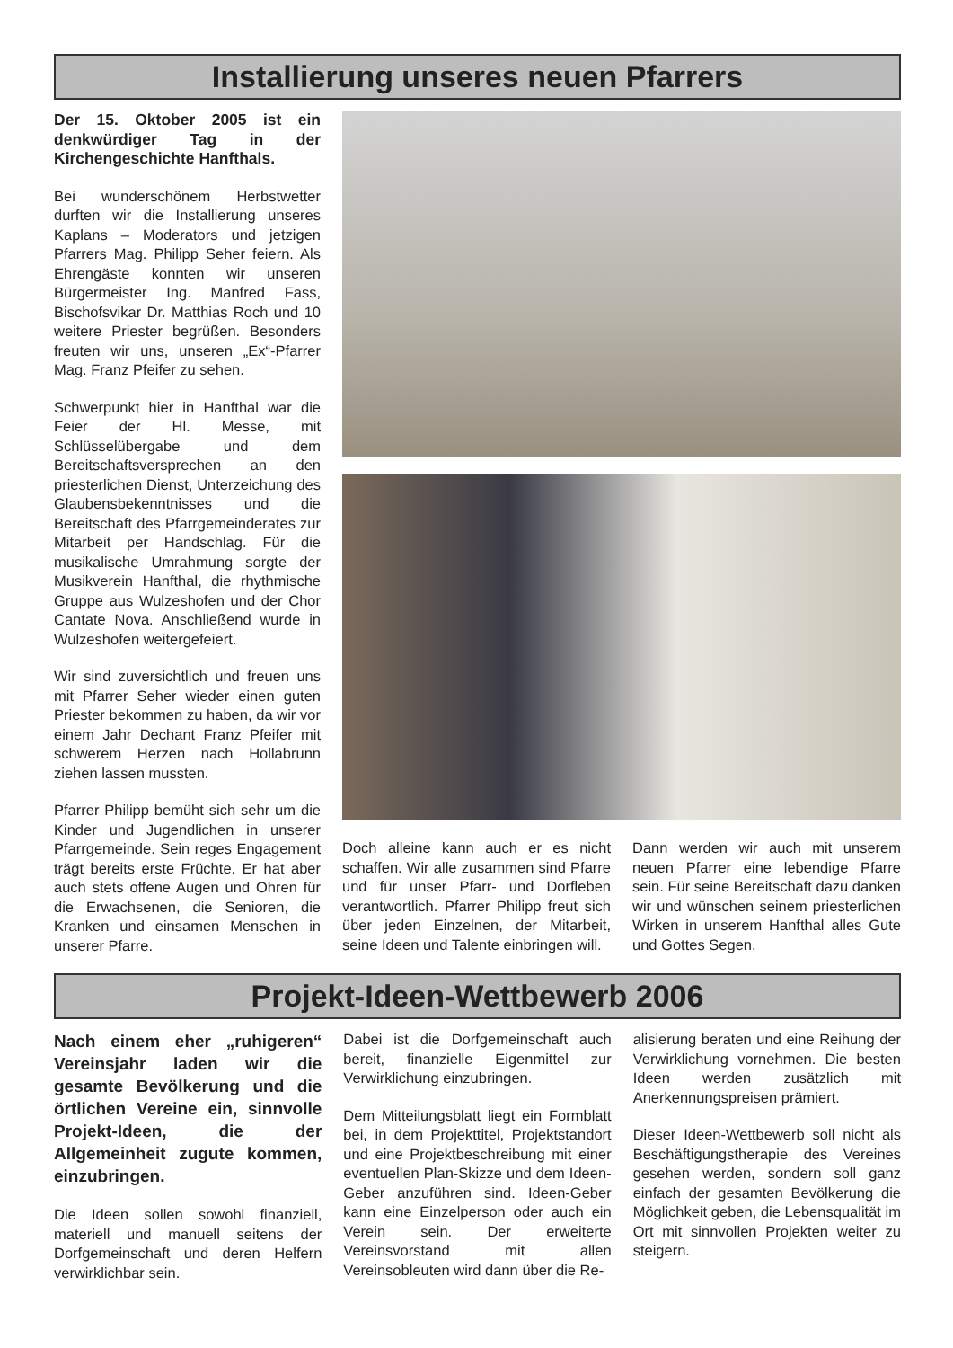Installierung unseres neuen Pfarrers
Der 15. Oktober 2005 ist ein denkwürdiger Tag in der Kirchengeschichte Hanfthals.
Bei wunderschönem Herbstwetter durften wir die Installierung unseres Kaplans – Moderators und jetzigen Pfarrers Mag. Philipp Seher feiern. Als Ehrengäste konnten wir unseren Bürgermeister Ing. Manfred Fass, Bischofsvikar Dr. Matthias Roch und 10 weitere Priester begrüßen. Besonders freuten wir uns, unseren „Ex“-Pfarrer Mag. Franz Pfeifer zu sehen.
Schwerpunkt hier in Hanfthal war die Feier der Hl. Messe, mit Schlüsselübergabe und dem Bereitschaftsversprechen an den priesterlichen Dienst, Unterzeichung des Glaubensbekenntnisses und die Bereitschaft des Pfarrgemeinderates zur Mitarbeit per Handschlag. Für die musikalische Umrahmung sorgte der Musikverein Hanfthal, die rhythmische Gruppe aus Wulzeshofen und der Chor Cantate Nova. Anschließend wurde in Wulzeshofen weitergefeiert.
Wir sind zuversichtlich und freuen uns mit Pfarrer Seher wieder einen guten Priester bekommen zu haben, da wir vor einem Jahr Dechant Franz Pfeifer mit schwerem Herzen nach Hollabrunn ziehen lassen mussten.
Pfarrer Philipp bemüht sich sehr um die Kinder und Jugendlichen in unserer Pfarrgemeinde. Sein reges Engagement trägt bereits erste Früchte. Er hat aber auch stets offene Augen und Ohren für die Erwachsenen, die Senioren, die Kranken und einsamen Menschen in unserer Pfarre.
Doch alleine kann auch er es nicht schaffen. Wir alle zusammen sind Pfarre und für unser Pfarr- und Dorfleben verantwortlich. Pfarrer Philipp freut sich über jeden Einzelnen, der Mitarbeit, seine Ideen und Talente einbringen will.
Dann werden wir auch mit unserem neuen Pfarrer eine lebendige Pfarre sein. Für seine Bereitschaft dazu danken wir und wünschen seinem priesterlichen Wirken in unserem Hanfthal alles Gute und Gottes Segen.
Projekt-Ideen-Wettbewerb 2006
Nach einem eher „ruhigeren“ Vereinsjahr laden wir die gesamte Bevölkerung und die örtlichen Vereine ein, sinnvolle Projekt-Ideen, die der Allgemeinheit zugute kommen, einzubringen.
Die Ideen sollen sowohl finanziell, materiell und manuell seitens der Dorfgemeinschaft und deren Helfern verwirklichbar sein.
Dabei ist die Dorfgemeinschaft auch bereit, finanzielle Eigenmittel zur Verwirklichung einzubringen.
Dem Mitteilungsblatt liegt ein Formblatt bei, in dem Projekttitel, Projektstandort und eine Projektbeschreibung mit einer eventuellen Plan-Skizze und dem Ideen-Geber anzuführen sind. Ideen-Geber kann eine Einzelperson oder auch ein Verein sein. Der erweiterte Vereinsvorstand mit allen Vereinsobleuten wird dann über die Re-
alisierung beraten und eine Reihung der Verwirklichung vornehmen. Die besten Ideen werden zusätzlich mit Anerkennungspreisen prämiert.
Dieser Ideen-Wettbewerb soll nicht als Beschäftigungstherapie des Vereines gesehen werden, sondern soll ganz einfach der gesamten Bevölkerung die Möglichkeit geben, die Lebensqualität im Ort mit sinnvollen Projekten weiter zu steigern.